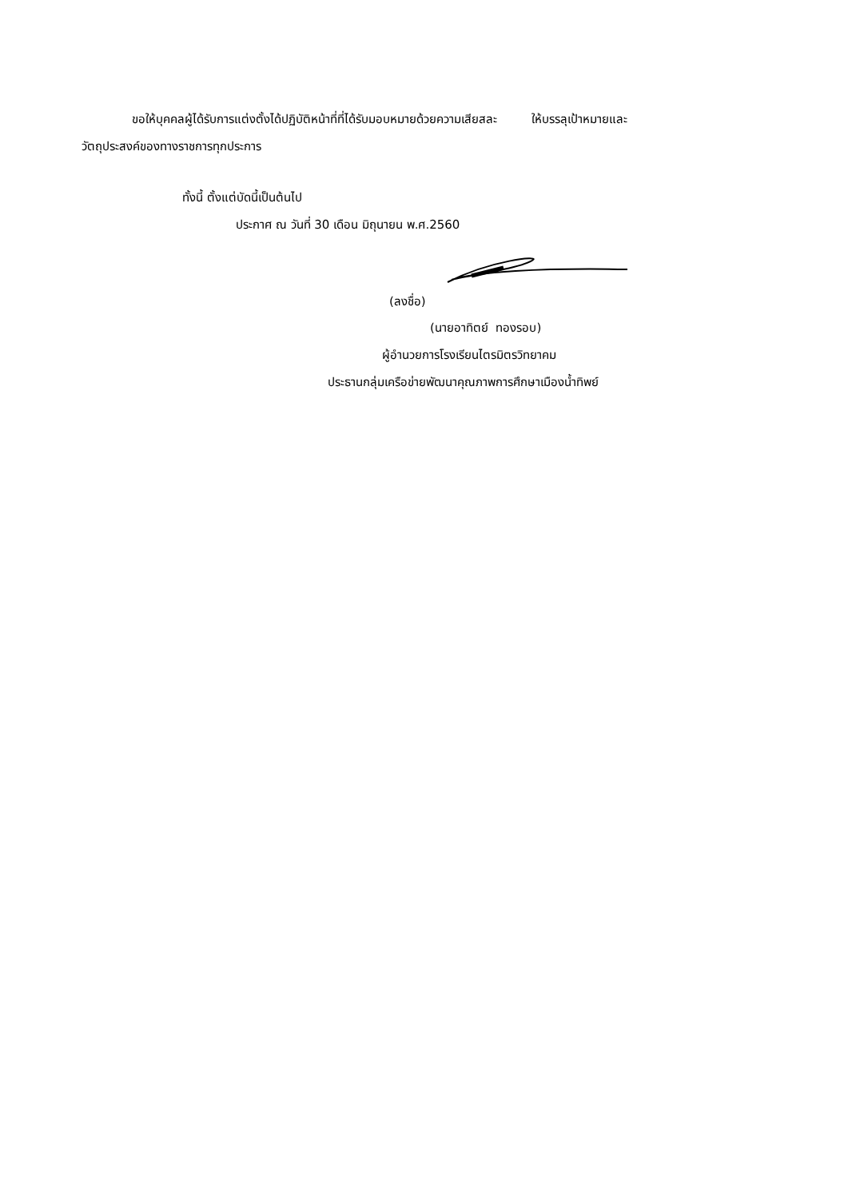ขอให้บุคคลผู้ได้รับการแต่งตั้งได้ปฏิบัติหน้าที่ที่ได้รับมอบหมายด้วยความเสียสละ ให้บรรลุเป้าหมายและ
วัตถุประสงค์ของทางราชการทุกประการ
ทั้งนี้ ตั้งแต่บัดนี้เป็นต้นไป
ประกาศ ณ วันที่ 30 เดือน มิถุนายน พ.ศ.2560
(ลงชื่อ)
(นายอาทิตย์ ทองรอบ)
ผู้อำนวยการโรงเรียนไตรมิตรวิทยาคม
ประธานกลุ่มเครือข่ายพัฒนาคุณภาพการศึกษาเมืองน้ำทิพย์